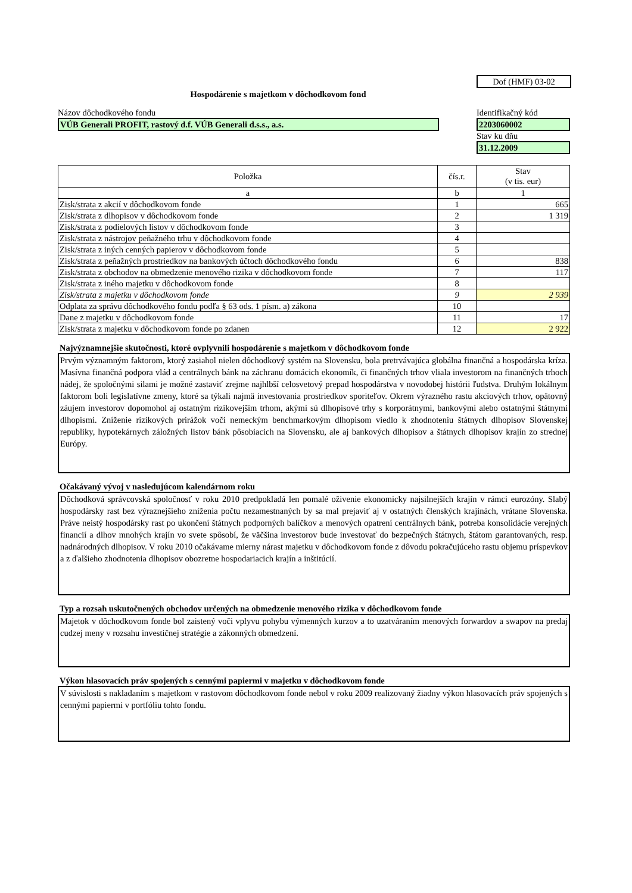Dof (HMF) 03-02
Hospodárenie s majetkom v dôchodkovom fond
Názov dôchodkového fondu
VÚB Generali PROFIT, rastový d.f. VÚB Generali d.s.s., a.s.
Identifikačný kód
2203060002
Stav ku dňu
31.12.2009
| Položka | čís.r. | Stav (v tis. eur) |
| --- | --- | --- |
| a | b | 1 |
| Zisk/strata z akcií v dôchodkovom fonde | 1 | 665 |
| Zisk/strata z dlhopisov v dôchodkovom fonde | 2 | 1 319 |
| Zisk/strata z podielových listov v dôchodkovom fonde | 3 | |
| Zisk/strata z nástrojov peňažného trhu v dôchodkovom fonde | 4 | |
| Zisk/strata z iných cenných papierov v dôchodkovom fonde | 5 | |
| Zisk/strata z peňažných prostriedkov na bankových účtoch dôchodkového fondu | 6 | 838 |
| Zisk/strata z obchodov na obmedzenie menového rizika v dôchodkovom fonde | 7 | 117 |
| Zisk/strata z iného majetku v dôchodkovom fonde | 8 | |
| Zisk/strata z majetku v dôchodkovom fonde | 9 | 2 939 |
| Odplata za správu dôchodkového fondu podľa § 63 ods. 1 písm. a) zákona | 10 | |
| Dane z majetku v dôchodkovom fonde | 11 | 17 |
| Zisk/strata z majetku v dôchodkovom fonde po zdanen | 12 | 2 922 |
Najvýznamnejšie skutočnosti, ktoré ovplyvnili hospodárenie s majetkom v dôchodkovom fonde
Prvým významným faktorom, ktorý zasiahol nielen dôchodkový systém na Slovensku, bola pretrvávajúca globálna finančná a hospodárska kríza. Masívna finančná podpora vlád a centrálnych bánk na záchranu domácich ekonomík, či finančných trhov vliala investorom na finančných trhoch nádej, že spoločnými silami je možné zastaviť zrejme najhlbší celosvetový prepad hospodárstva v novodobej histórii ľudstva. Druhým lokálnym faktorom boli legislatívne zmeny, ktoré sa týkali najmä investovania prostriedkov sporiteľov. Okrem výrazného rastu akciových trhov, opätovný záujem investorov dopomohol aj ostatným rizikovejším trhom, akými sú dlhopisové trhy s korporátnymi, bankovými alebo ostatnými štátnymi dlhopismi. Zníženie rizikových prirážok voči nemeckým benchmarkovým dlhopisom viedlo k zhodnoteniu štátnych dlhopisov Slovenskej republiky, hypotekárnych záložných listov bánk pôsobiacich na Slovensku, ale aj bankových dlhopisov a štátnych dlhopisov krajín zo strednej Európy.
Očakávaný vývoj v nasledujúcom kalendárnom roku
Dôchodková správcovská spoločnosť v roku 2010 predpokladá len pomalé oživenie ekonomicky najsilnejších krajín v rámci eurozóny. Slabý hospodársky rast bez výraznejšieho zníženia počtu nezamestnaných by sa mal prejaviť aj v ostatných členských krajinách, vrátane Slovenska. Práve neistý hospodársky rast po ukončení štátnych podporných balíčkov a menových opatrení centrálnych bánk, potreba konsolidácie verejných financií a dlhov mnohých krajín vo svete spôsobí, že väčšina investorov bude investovať do bezpečných štátnych, štátom garantovaných, resp. nadnárodných dlhopisov. V roku 2010 očakávame mierny nárast majetku v dôchodkovom fonde z dôvodu pokračujúceho rastu objemu príspevkov a z ďalšieho zhodnotenia dlhopisov obozretne hospodariacich krajín a inštitúcií.
Typ a rozsah uskutočnených obchodov určených na obmedzenie menového rizika v dôchodkovom fonde
Majetok v dôchodkovom fonde bol zaistený voči vplyvu pohybu výmenných kurzov a to uzatváraním menových forwardov a swapov na predaj cudzej meny v rozsahu investičnej stratégie a zákonných obmedzení.
Výkon hlasovacích práv spojených s cennými papiermi v majetku v dôchodkovom fonde
V súvislosti s nakladaním s majetkom v rastovom dôchodkovom fonde nebol v roku 2009 realizovaný žiadny výkon hlasovacích práv spojených s cennými papiermi v portfóliu tohto fondu.